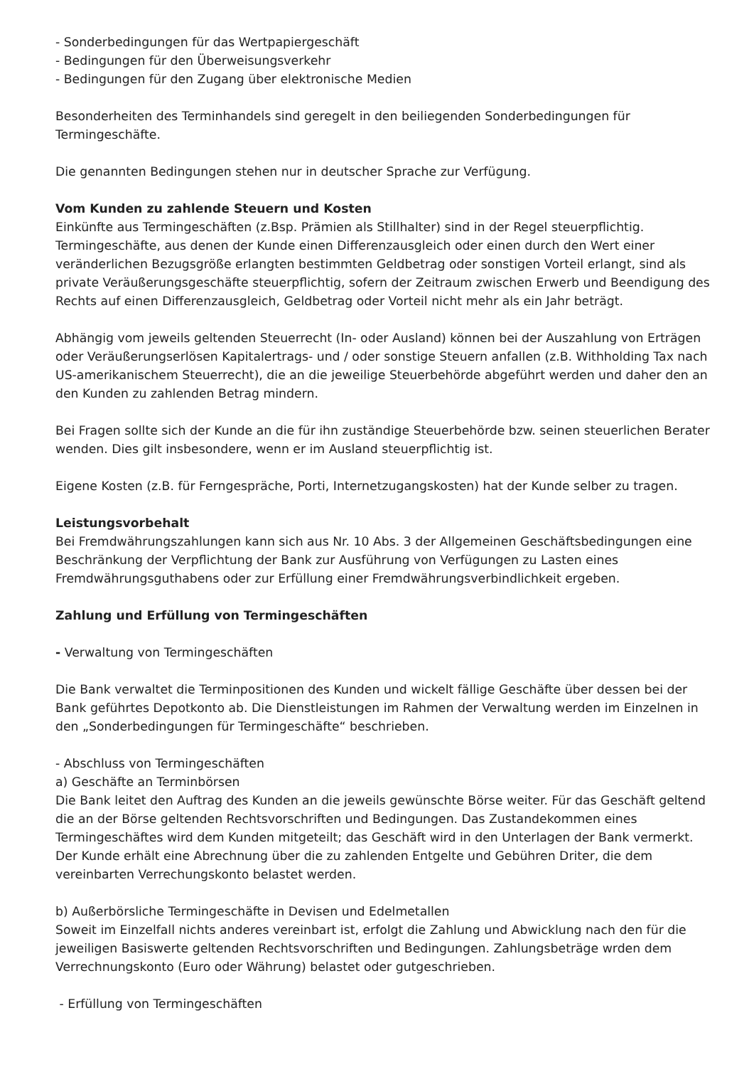- Sonderbedingungen für das Wertpapiergeschäft
- Bedingungen für den Überweisungsverkehr
- Bedingungen für den Zugang über elektronische Medien
Besonderheiten des Terminhandels sind geregelt in den beiliegenden Sonderbedingungen für Termingeschäfte.
Die genannten Bedingungen stehen nur in deutscher Sprache zur Verfügung.
Vom Kunden zu zahlende Steuern und Kosten
Einkünfte aus Termingeschäften (z.Bsp. Prämien als Stillhalter) sind in der Regel steuerpflichtig. Termingeschäfte, aus denen der Kunde einen Differenzausgleich oder einen durch den Wert einer veränderlichen Bezugsgröße erlangten bestimmten Geldbetrag oder sonstigen Vorteil erlangt, sind als private Veräußerungsgeschäfte steuerpflichtig, sofern der Zeitraum zwischen Erwerb und Beendigung des Rechts auf einen Differenzausgleich, Geldbetrag oder Vorteil nicht mehr als ein Jahr beträgt.
Abhängig vom jeweils geltenden Steuerrecht (In- oder Ausland) können bei der Auszahlung von Erträgen oder Veräußerungserlösen Kapitalertrags- und / oder sonstige Steuern anfallen (z.B. Withholding Tax nach US-amerikanischem Steuerrecht), die an die jeweilige Steuerbehörde abgeführt werden und daher den an den Kunden zu zahlenden Betrag mindern.
Bei Fragen sollte sich der Kunde an die für ihn zuständige Steuerbehörde bzw. seinen steuerlichen Berater wenden. Dies gilt insbesondere, wenn er im Ausland steuerpflichtig ist.
Eigene Kosten (z.B. für Ferngespräche, Porti, Internetzugangskosten) hat der Kunde selber zu tragen.
Leistungsvorbehalt
Bei Fremdwährungszahlungen kann sich aus Nr. 10 Abs. 3 der Allgemeinen Geschäftsbedingungen eine Beschränkung der Verpflichtung der Bank zur Ausführung von Verfügungen zu Lasten eines Fremdwährungsguthabens oder zur Erfüllung einer Fremdwährungsverbindlichkeit ergeben.
Zahlung und Erfüllung von Termingeschäften
- Verwaltung von Termingeschäften
Die Bank verwaltet die Terminpositionen des Kunden und wickelt fällige Geschäfte über dessen bei der Bank geführtes Depotkonto ab. Die Dienstleistungen im Rahmen der Verwaltung werden im Einzelnen in den „Sonderbedingungen für Termingeschäfte“ beschrieben.
- Abschluss von Termingeschäften
a) Geschäfte an Terminbörsen
Die Bank leitet den Auftrag des Kunden an die jeweils gewünschte Börse weiter. Für das Geschäft geltend die an der Börse geltenden Rechtsvorschriften und Bedingungen. Das Zustandekommen eines Termingeschäftes wird dem Kunden mitgeteilt; das Geschäft wird in den Unterlagen der Bank vermerkt. Der Kunde erhält eine Abrechnung über die zu zahlenden Entgelte und Gebühren Driter, die dem vereinbarten Verrechungskonto belastet werden.
b) Außerbörsliche Termingeschäfte in Devisen und Edelmetallen
Soweit im Einzelfall nichts anderes vereinbart ist, erfolgt die Zahlung und Abwicklung nach den für die jeweiligen Basiswerte geltenden Rechtsvorschriften und Bedingungen. Zahlungsbeträge wrden dem Verrechnungskonto (Euro oder Währung) belastet oder gutgeschrieben.
- Erfüllung von Termingeschäften